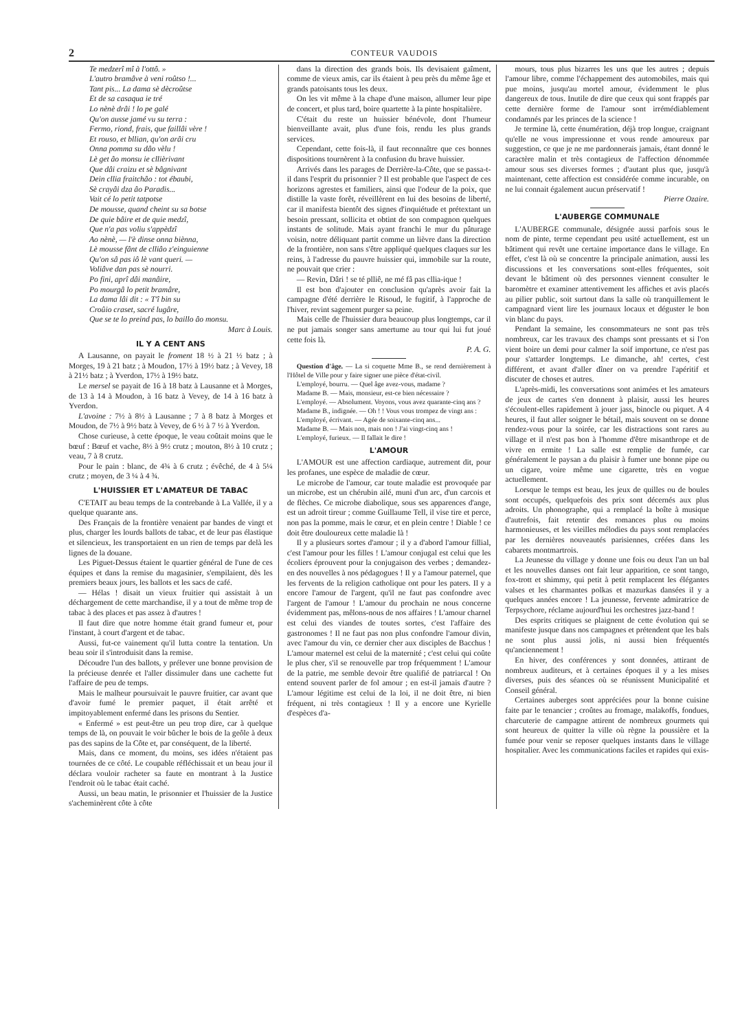2 CONTEUR VAUDOIS
Te medzerî mî à l'ottô. »
L'autro bramâve à veni roûtso !...
Tant pis... La dama sè dècroûtse
Et de sa casaqua ie tré
Lo nènè drâi ! lo pe galé
Qu'on ausse jamé vu su terra :
Fermo, riond, frais, que faillâi vère !
Et rouso, et bllian, qu'on arâi cru
Onna pomma su dâo vèlu !
Lè get âo monsu ie cllièrivant
Que dâi craizu et sè bâgnivant
Dein cllia fraitchâo : tot ébaubi,
Sè crayâi dza âo Paradis...
Vait cé lo petit tatpotse
De mousse, quand cheint su sa botse
De quie bâire et de quie medzî,
Que n'a pas voliu s'appèdzî
Ao nènè, — l'è dinse onna biènna,
Lè mousse fânt de clliâo z'einguienne
Qu'on sâ pas iô lè vant queri. —
Voliâve dan pas sè nourri.
Po fini, aprî dâi manâire,
Po mourgâ lo petit bramâre,
La dama lâi dit : « T'î bin su
Croûio craset, sacré lugâre,
Que se te lo preind pas, lo baillo âo monsu.
Marc à Louis.
IL Y A CENT ANS
A Lausanne, on payait le froment 18 ½ à 21 ½ batz ; à Morges, 19 à 21 batz ; à Moudon, 17½ à 19½ batz ; à Vevey, 18 à 21½ batz ; à Yverdon, 17½ à 19½ batz.
Le mersel se payait de 16 à 18 batz à Lausanne et à Morges, de 13 à 14 à Moudon, à 16 batz à Vevey, de 14 à 16 batz à Yverdon.
L'avoine : 7½ à 8½ à Lausanne ; 7 à 8 batz à Morges et Moudon, de 7½ à 9½ batz à Vevey, de 6 ½ à 7 ½ à Yverdon.
Chose curieuse, à cette époque, le veau coûtait moins que le bœuf : Bœuf et vache, 8½ à 9½ crutz ; mouton, 8½ à 10 crutz ; veau, 7 à 8 crutz.
Pour le pain : blanc, de 4¾ à 6 crutz ; évêché, de 4 à 5¼ crutz ; moyen, de 3 ¼ à 4 ¾.
L'HUISSIER ET L'AMATEUR DE TABAC
C'ETAIT au beau temps de la contrebande à La Vallée, il y a quelque quarante ans.
Des Français de la frontière venaient par bandes de vingt et plus, charger les lourds ballots de tabac, et de leur pas élastique et silencieux, les transportaient en un rien de temps par delà les lignes de la douane.
Les Piguet-Dessus étaient le quartier général de l'une de ces équipes et dans la remise du magasinier, s'empilaient, dès les premiers beaux jours, les ballots et les sacs de café.
— Hélas ! disait un vieux fruitier qui assistait à un déchargement de cette marchandise, il y a tout de même trop de tabac à des places et pas assez à d'autres !
Il faut dire que notre homme était grand fumeur et, pour l'instant, à court d'argent et de tabac.
Aussi, fut-ce vainement qu'il lutta contre la tentation. Un beau soir il s'introduisit dans la remise.
Découdre l'un des ballots, y prélever une bonne provision de la précieuse denrée et l'aller dissimuler dans une cachette fut l'affaire de peu de temps.
Mais le malheur poursuivait le pauvre fruitier, car avant que d'avoir fumé le premier paquet, il était arrêté et impitoyablement enfermé dans les prisons du Sentier.
« Enfermé » est peut-être un peu trop dire, car à quelque temps de là, on pouvait le voir bûcher le bois de la geôle à deux pas des sapins de la Côte et, par conséquent, de la liberté.
Mais, dans ce moment, du moins, ses idées n'étaient pas tournées de ce côté. Le coupable réfléchissait et un beau jour il déclara vouloir racheter sa faute en montrant à la Justice l'endroit où le tabac était caché.
Aussi, un beau matin, le prisonnier et l'huissier de la Justice s'acheminèrent côte à côte
dans la direction des grands bois. Ils devisaient gaîment, comme de vieux amis, car ils étaient à peu près du même âge et grands patoisants tous les deux.
On les vit même à la chape d'une maison, allumer leur pipe de concert, et plus tard, boire quartette à la pinte hospitalière.
C'était du reste un huissier bénévole, dont l'humeur bienveillante avait, plus d'une fois, rendu les plus grands services.
Cependant, cette fois-là, il faut reconnaître que ces bonnes dispositions tournèrent à la confusion du brave huissier.
Arrivés dans les parages de Derrière-la-Côte, que se passa-t-il dans l'esprit du prisonnier ? Il est probable que l'aspect de ces horizons agrestes et familiers, ainsi que l'odeur de la poix, que distille la vaste forêt, réveillèrent en lui des besoins de liberté, car il manifesta bientôt des signes d'inquiétude et prétextant un besoin pressant, sollicita et obtint de son compagnon quelques instants de solitude. Mais ayant franchi le mur du pâturage voisin, notre déliquant partit comme un lièvre dans la direction de la frontière, non sans s'être appliqué quelques claques sur les reins, à l'adresse du pauvre huissier qui, immobile sur la route, ne pouvait que crier :
— Revin, Dâri ! se té plliê, ne mé fâ pas cllia-ique !
Il est bon d'ajouter en conclusion qu'après avoir fait la campagne d'été derrière le Risoud, le fugitif, à l'approche de l'hiver, revint sagement purger sa peine.
Mais celle de l'huissier dura beaucoup plus longtemps, car il ne put jamais songer sans amertume au tour qui lui fut joué cette fois là.
P. A. G.
Question d'âge. — La si coquette Mme B., se rend dernièrement à l'Hôtel de Ville pour y faire signer une pièce d'état-civil.
L'employé, bourru. — Quel âge avez-vous, madame ?
Madame B. — Mais, monsieur, est-ce bien nécessaire ?
L'employé. — Absolument. Voyons, vous avez quarante-cinq ans ?
Madame B., indignée. — Oh ! ! Vous vous trompez de vingt ans :
L'employé, écrivant. — Agée de soixante-cinq ans...
Madame B. — Mais non, mais non ! J'ai vingt-cinq ans !
L'employé, furieux. — Il fallait le dire !
L'AMOUR
L'AMOUR est une affection cardiaque, autrement dit, pour les profanes, une espèce de maladie de cœur.
Le microbe de l'amour, car toute maladie est provoquée par un microbe, est un chérubin ailé, muni d'un arc, d'un carcois et de flèches. Ce microbe diabolique, sous ses apparences d'ange, est un adroit tireur ; comme Guillaume Tell, il vise tire et perce, non pas la pomme, mais le cœur, et en plein centre ! Diable ! ce doit être douloureux cette maladie là !
Il y a plusieurs sortes d'amour ; il y a d'abord l'amour fillial, c'est l'amour pour les filles ! L'amour conjugal est celui que les écoliers éprouvent pour la conjugaison des verbes ; demandez-en des nouvelles à nos pédagogues ! Il y a l'amour paternel, que les fervents de la religion catholique ont pour les paters. Il y a encore l'amour de l'argent, qu'il ne faut pas confondre avec l'argent de l'amour ! L'amour du prochain ne nous concerne évidemment pas, mêlons-nous de nos affaires ! L'amour charnel est celui des viandes de toutes sortes, c'est l'affaire des gastronomes ! Il ne faut pas non plus confondre l'amour divin, avec l'amour du vin, ce dernier cher aux disciples de Bacchus ! L'amour maternel est celui de la maternité ; c'est celui qui coûte le plus cher, s'il se renouvelle par trop fréquemment ! L'amour de la patrie, me semble devoir être qualifié de patriarcal ! On entend souvent parler de fol amour ; en est-il jamais d'autre ? L'amour légitime est celui de la loi, il ne doit être, ni bien fréquent, ni très contagieux ! Il y a encore une Kyrielle d'espèces d'a-
mours, tous plus bizarres les uns que les autres ; depuis l'amour libre, comme l'échappement des automobiles, mais qui pue moins, jusqu'au mortel amour, évidemment le plus dangereux de tous. Inutile de dire que ceux qui sont frappés par cette dernière forme de l'amour sont irrémédiablement condamnés par les princes de la science !
Je termine là, cette énumération, déjà trop longue, craignant qu'elle ne vous impressionne et vous rende amoureux par suggestion, ce que je ne me pardonnerais jamais, étant donné le caractère malin et très contagieux de l'affection dénommée amour sous ses diverses formes ; d'autant plus que, jusqu'à maintenant, cette affection est considérée comme incurable, on ne lui connait également aucun préservatif !
Pierre Ozaire.
L'AUBERGE COMMUNALE
L'AUBERGE communale, désignée aussi parfois sous le nom de pinte, terme cependant peu usité actuellement, est un bâtiment qui revêt une certaine importance dans le village. En effet, c'est là où se concentre la principale animation, aussi les discussions et les conversations sont-elles fréquentes, soit devant le bâtiment où des personnes viennent consulter le baromètre et examiner attentivement les affiches et avis placés au pilier public, soit surtout dans la salle où tranquillement le campagnard vient lire les journaux locaux et déguster le bon vin blanc du pays.
Pendant la semaine, les consommateurs ne sont pas très nombreux, car les travaux des champs sont pressants et si l'on vient boire un demi pour calmer la soif importune, ce n'est pas pour s'attarder longtemps. Le dimanche, ah! certes, c'est différent, et avant d'aller dîner on va prendre l'apéritif et discuter de choses et autres.
L'après-midi, les conversations sont animées et les amateurs de jeux de cartes s'en donnent à plaisir, aussi les heures s'écoulent-elles rapidement à jouer jass, binocle ou piquet. A 4 heures, il faut aller soigner le bétail, mais souvent on se donne rendez-vous pour la soirée, car les distractions sont rares au village et il n'est pas bon à l'homme d'être misanthrope et de vivre en ermite ! La salle est remplie de fumée, car généralement le paysan a du plaisir à fumer une bonne pipe ou un cigare, voire même une cigarette, très en vogue actuellement.
Lorsque le temps est beau, les jeux de quilles ou de boules sont occupés, quelquefois des prix sont décernés aux plus adroits. Un phonographe, qui a remplacé la boîte à musique d'autrefois, fait retentir des romances plus ou moins harmonieuses, et les vieilles mélodies du pays sont remplacées par les dernières nouveautés parisiennes, créées dans les cabarets montmartrois.
La Jeunesse du village y donne une fois ou deux l'an un bal et les nouvelles danses ont fait leur apparition, ce sont tango, fox-trott et shimmy, qui petit à petit remplacent les élégantes valses et les charmantes polkas et mazurkas dansées il y a quelques années encore ! La jeunesse, fervente admiratrice de Terpsychore, réclame aujourd'hui les orchestres jazz-band !
Des esprits critiques se plaignent de cette évolution qui se manifeste jusque dans nos campagnes et prétendent que les bals ne sont plus aussi jolis, ni aussi bien fréquentés qu'anciennement !
En hiver, des conférences y sont données, attirant de nombreux auditeurs, et à certaines époques il y a les mises diverses, puis des séances où se réunissent Municipalité et Conseil général.
Certaines auberges sont appréciées pour la bonne cuisine faite par le tenancier ; croûtes au fromage, malakoffs, fondues, charcuterie de campagne attirent de nombreux gourmets qui sont heureux de quitter la ville où règne la poussière et la fumée pour venir se reposer quelques instants dans le village hospitalier. Avec les communications faciles et rapides qui exis-